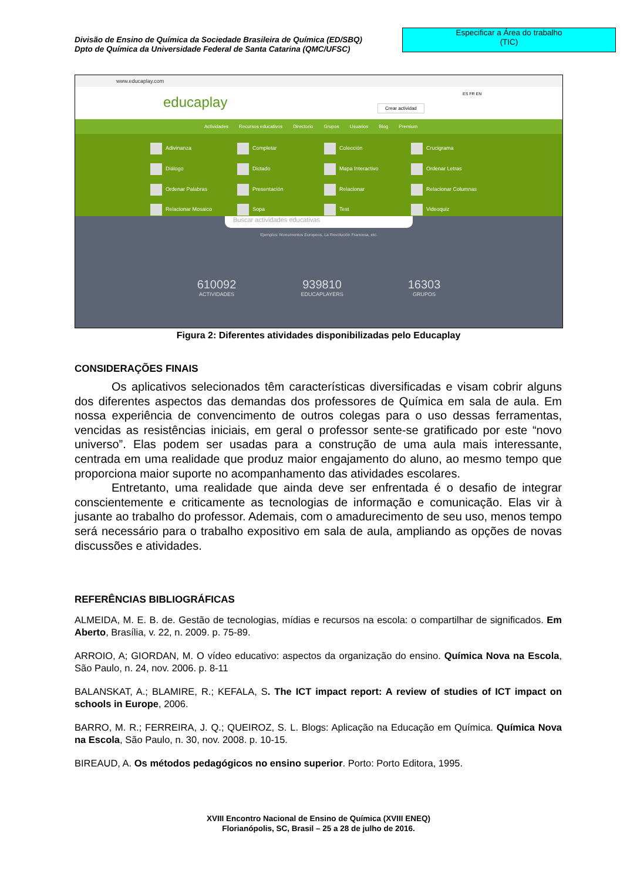Divisão de Ensino de Química da Sociedade Brasileira de Química (ED/SBQ)
Dpto de Química da Universidade Federal de Santa Catarina (QMC/UFSC)
Especificar a Área do trabalho
(TIC)
www.educaplay.com
educaplay ES FR EN
Crear actividad
Actividades Recursos educativos Directorio Grupos Usuarios Blog Premium
Adivinanza
Completar
Colección
Crucigrama
Diálogo
Dictado
Mapa Interactivo
Ordenar Letras
Ordenar Palabras
Presentación
Relacionar
Relacionar Columnas
Relacionar Mosaico
Sopa
Test
Videoquiz
Buscar actividades educativas
Ejemplos: Monumentos Europeos, La Revolución Francesa, etc.
610092
ACTIVIDADES
939810
EDUCAPLAYERS
16303
GRUPOS
Figura 2: Diferentes atividades disponibilizadas pelo Educaplay
CONSIDERAÇÕES FINAIS
Os aplicativos selecionados têm características diversificadas e visam cobrir alguns dos diferentes aspectos das demandas dos professores de Química em sala de aula. Em nossa experiência de convencimento de outros colegas para o uso dessas ferramentas, vencidas as resistências iniciais, em geral o professor sente-se gratificado por este “novo universo”. Elas podem ser usadas para a construção de uma aula mais interessante, centrada em uma realidade que produz maior engajamento do aluno, ao mesmo tempo que proporciona maior suporte no acompanhamento das atividades escolares.
Entretanto, uma realidade que ainda deve ser enfrentada é o desafio de integrar conscientemente e criticamente as tecnologias de informação e comunicação. Elas vir à jusante ao trabalho do professor. Ademais, com o amadurecimento de seu uso, menos tempo será necessário para o trabalho expositivo em sala de aula, ampliando as opções de novas discussões e atividades.
REFERÊNCIAS BIBLIOGRÁFICAS
ALMEIDA, M. E. B. de. Gestão de tecnologias, mídias e recursos na escola: o compartilhar de significados. Em Aberto, Brasília, v. 22, n. 2009. p. 75-89.
ARROIO, A; GIORDAN, M. O vídeo educativo: aspectos da organização do ensino. Química Nova na Escola, São Paulo, n. 24, nov. 2006. p. 8-11
BALANSKAT, A.; BLAMIRE, R.; KEFALA, S. The ICT impact report: A review of studies of ICT impact on schools in Europe, 2006.
BARRO, M. R.; FERREIRA, J. Q.; QUEIROZ, S. L. Blogs: Aplicação na Educação em Química. Química Nova na Escola, São Paulo, n. 30, nov. 2008. p. 10-15.
BIREAUD, A. Os métodos pedagógicos no ensino superior. Porto: Porto Editora, 1995.
XVIII Encontro Nacional de Ensino de Química (XVIII ENEQ)
Florianópolis, SC, Brasil – 25 a 28 de julho de 2016.